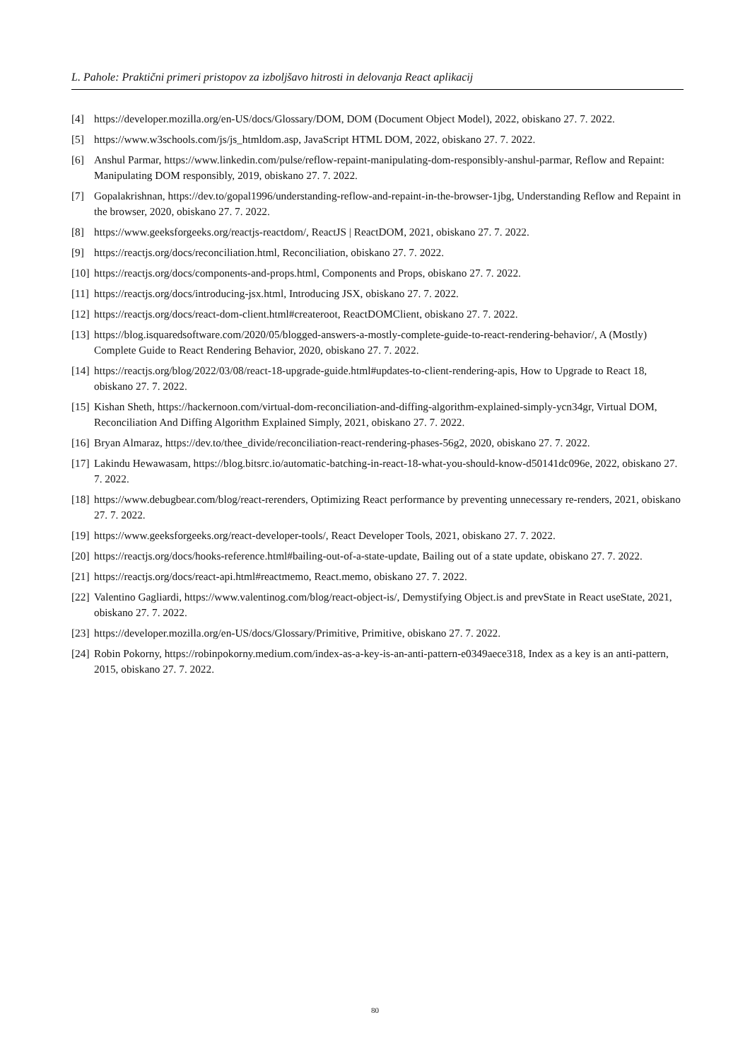L. Pahole: Praktični primeri pristopov za izboljšavo hitrosti in delovanja React aplikacij
[4] https://developer.mozilla.org/en-US/docs/Glossary/DOM, DOM (Document Object Model), 2022, obiskano 27. 7. 2022.
[5] https://www.w3schools.com/js/js_htmldom.asp, JavaScript HTML DOM, 2022, obiskano 27. 7. 2022.
[6] Anshul Parmar, https://www.linkedin.com/pulse/reflow-repaint-manipulating-dom-responsibly-anshul-parmar, Reflow and Repaint: Manipulating DOM responsibly, 2019, obiskano 27. 7. 2022.
[7] Gopalakrishnan, https://dev.to/gopal1996/understanding-reflow-and-repaint-in-the-browser-1jbg, Understanding Reflow and Repaint in the browser, 2020, obiskano 27. 7. 2022.
[8] https://www.geeksforgeeks.org/reactjs-reactdom/, ReactJS | ReactDOM, 2021, obiskano 27. 7. 2022.
[9] https://reactjs.org/docs/reconciliation.html, Reconciliation, obiskano 27. 7. 2022.
[10] https://reactjs.org/docs/components-and-props.html, Components and Props, obiskano 27. 7. 2022.
[11] https://reactjs.org/docs/introducing-jsx.html, Introducing JSX, obiskano 27. 7. 2022.
[12] https://reactjs.org/docs/react-dom-client.html#createroot, ReactDOMClient, obiskano 27. 7. 2022.
[13] https://blog.isquaredsoftware.com/2020/05/blogged-answers-a-mostly-complete-guide-to-react-rendering-behavior/, A (Mostly) Complete Guide to React Rendering Behavior, 2020, obiskano 27. 7. 2022.
[14] https://reactjs.org/blog/2022/03/08/react-18-upgrade-guide.html#updates-to-client-rendering-apis, How to Upgrade to React 18, obiskano 27. 7. 2022.
[15] Kishan Sheth, https://hackernoon.com/virtual-dom-reconciliation-and-diffing-algorithm-explained-simply-ycn34gr, Virtual DOM, Reconciliation And Diffing Algorithm Explained Simply, 2021, obiskano 27. 7. 2022.
[16] Bryan Almaraz, https://dev.to/thee_divide/reconciliation-react-rendering-phases-56g2, 2020, obiskano 27. 7. 2022.
[17] Lakindu Hewawasam, https://blog.bitsrc.io/automatic-batching-in-react-18-what-you-should-know-d50141dc096e, 2022, obiskano 27. 7. 2022.
[18] https://www.debugbear.com/blog/react-rerenders, Optimizing React performance by preventing unnecessary re-renders, 2021, obiskano 27. 7. 2022.
[19] https://www.geeksforgeeks.org/react-developer-tools/, React Developer Tools, 2021, obiskano 27. 7. 2022.
[20] https://reactjs.org/docs/hooks-reference.html#bailing-out-of-a-state-update, Bailing out of a state update, obiskano 27. 7. 2022.
[21] https://reactjs.org/docs/react-api.html#reactmemo, React.memo, obiskano 27. 7. 2022.
[22] Valentino Gagliardi, https://www.valentinog.com/blog/react-object-is/, Demystifying Object.is and prevState in React useState, 2021, obiskano 27. 7. 2022.
[23] https://developer.mozilla.org/en-US/docs/Glossary/Primitive, Primitive, obiskano 27. 7. 2022.
[24] Robin Pokorny, https://robinpokorny.medium.com/index-as-a-key-is-an-anti-pattern-e0349aece318, Index as a key is an anti-pattern, 2015, obiskano 27. 7. 2022.
80